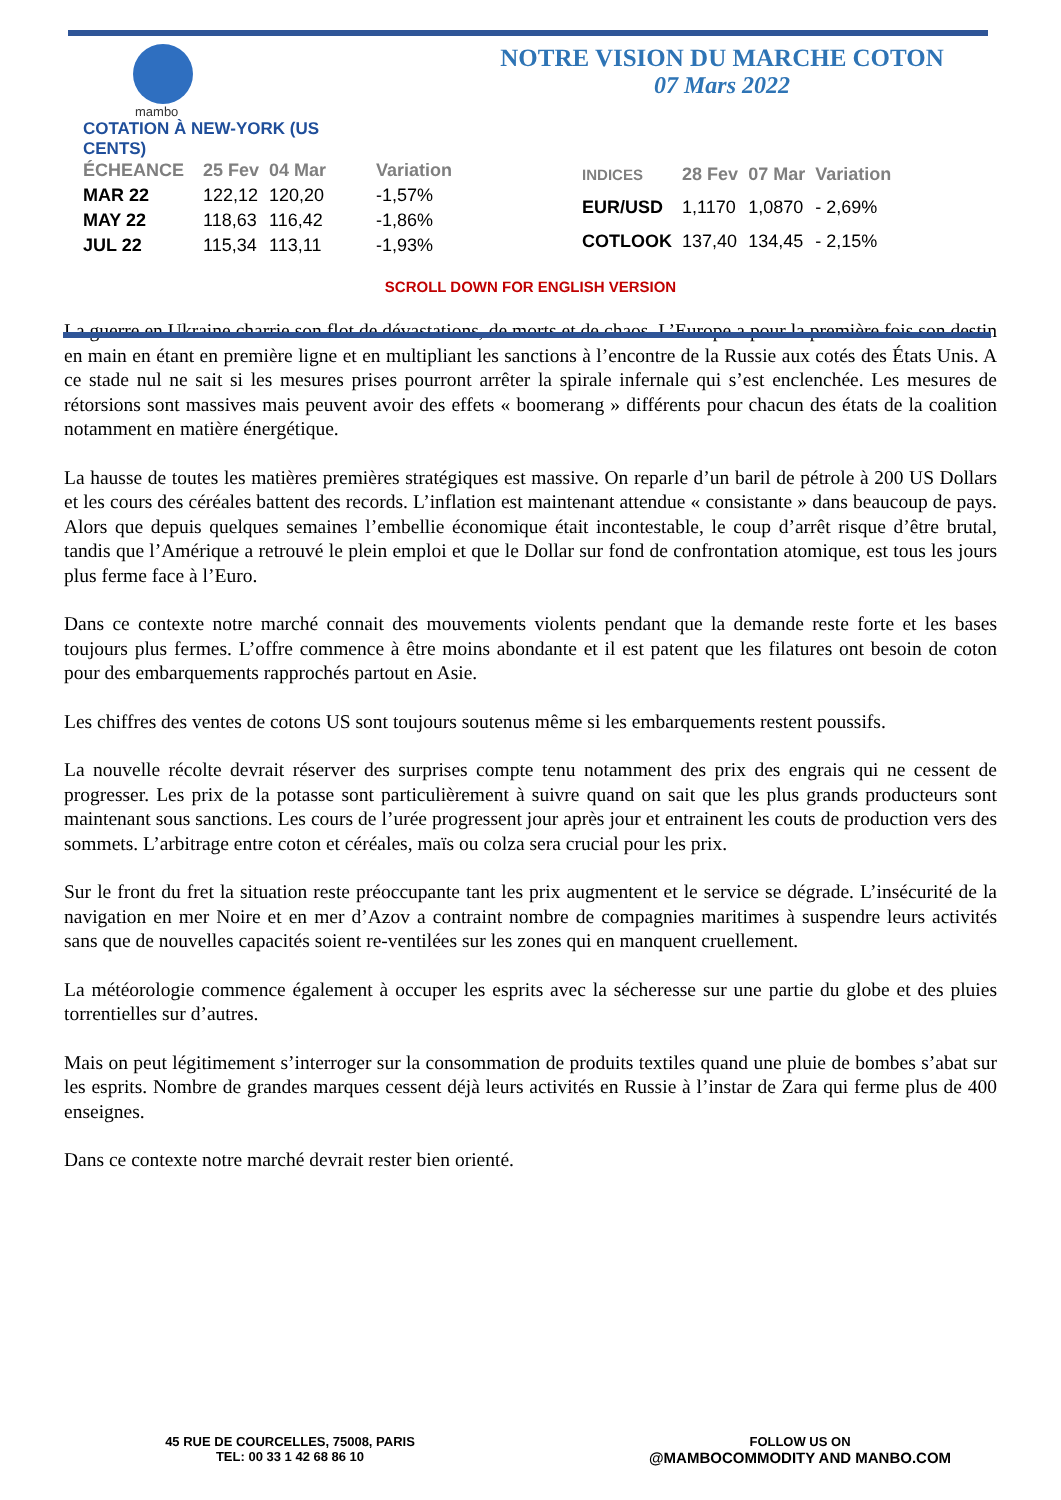mambo
COTATION À NEW-YORK (US CENTS)
NOTRE VISION DU MARCHE COTON
07 Mars 2022
| ÉCHEANCE | 25 Fev | 04 Mar | Variation |
| --- | --- | --- | --- |
| MAR 22 | 122,12 | 120,20 | -1,57% |
| MAY 22 | 118,63 | 116,42 | -1,86% |
| JUL 22 | 115,34 | 113,11 | -1,93% |
| INDICES | 28 Fev | 07 Mar | Variation |
| --- | --- | --- | --- |
| EUR/USD | 1,1170 | 1,0870 | - 2,69% |
| COTLOOK | 137,40 | 134,45 | - 2,15% |
SCROLL DOWN FOR ENGLISH VERSION
La guerre en Ukraine charrie son flot de dévastations, de morts et de chaos. L’Europe a pour la première fois son destin en main en étant en première ligne et en multipliant les sanctions à l’encontre de la Russie aux cotés des États Unis. A ce stade nul ne sait si les mesures prises pourront arrêter la spirale infernale qui s’est enclenchée. Les mesures de rétorsions sont massives mais peuvent avoir des effets « boomerang » différents pour chacun des états de la coalition notamment en matière énergétique.
La hausse de toutes les matières premières stratégiques est massive. On reparle d’un baril de pétrole à 200 US Dollars et les cours des céréales battent des records. L’inflation est maintenant attendue « consistante » dans beaucoup de pays. Alors que depuis quelques semaines l’embellie économique était incontestable, le coup d’arrêt risque d’être brutal, tandis que l’Amérique a retrouvé le plein emploi et que le Dollar sur fond de confrontation atomique, est tous les jours plus ferme face à l’Euro.
Dans ce contexte notre marché connait des mouvements violents pendant que la demande reste forte et les bases toujours plus fermes. L’offre commence à être moins abondante et il est patent que les filatures ont besoin de coton pour des embarquements rapprochés partout en Asie.
Les chiffres des ventes de cotons US sont toujours soutenus même si les embarquements restent poussifs.
La nouvelle récolte devrait réserver des surprises compte tenu notamment des prix des engrais qui ne cessent de progresser. Les prix de la potasse sont particulièrement à suivre quand on sait que les plus grands producteurs sont maintenant sous sanctions. Les cours de l’urée progressent jour après jour et entrainent les couts de production vers des sommets. L’arbitrage entre coton et céréales, maïs ou colza sera crucial pour les prix.
Sur le front du fret la situation reste préoccupante tant les prix augmentent et le service se dégrade. L’insécurité de la navigation en mer Noire et en mer d’Azov a contraint nombre de compagnies maritimes à suspendre leurs activités sans que de nouvelles capacités soient re-ventilées sur les zones qui en manquent cruellement.
La météorologie commence également à occuper les esprits avec la sécheresse sur une partie du globe et des pluies torrentielles sur d’autres.
Mais on peut légitimement s’interroger sur la consommation de produits textiles quand une pluie de bombes s’abat sur les esprits. Nombre de grandes marques cessent déjà leurs activités en Russie à l’instar de Zara qui ferme plus de 400 enseignes.
Dans ce contexte notre marché devrait rester bien orienté.
45 RUE DE COURCELLES, 75008, PARIS
TEL: 00 33 1 42 68 86 10
FOLLOW US ON
@MAMBOCOMMODITY AND MANBO.COM